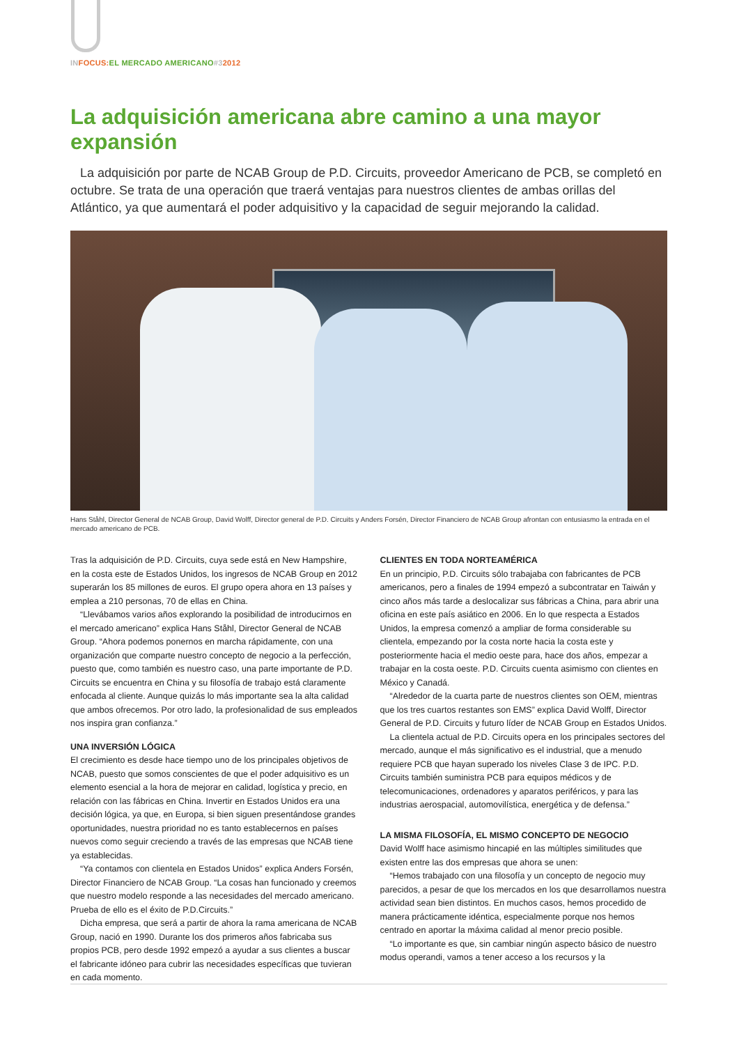IN FOCUS: EL MERCADO AMERICANO#32012
La adquisición americana abre camino a una mayor expansión
La adquisición por parte de NCAB Group de P.D. Circuits, proveedor Americano de PCB, se completó en octubre. Se trata de una operación que traerá ventajas para nuestros clientes de ambas orillas del Atlántico, ya que aumentará el poder adquisitivo y la capacidad de seguir mejorando la calidad.
Hans Ståhl, Director General de NCAB Group, David Wolff, Director general de P.D. Circuits y Anders Forsén, Director Financiero de NCAB Group afrontan con entusiasmo la entrada en el mercado americano de PCB.
Tras la adquisición de P.D. Circuits, cuya sede está en New Hampshire, en la costa este de Estados Unidos, los ingresos de NCAB Group en 2012 superarán los 85 millones de euros. El grupo opera ahora en 13 países y emplea a 210 personas, 70 de ellas en China.
“Llevábamos varios años explorando la posibilidad de introducirnos en el mercado americano” explica Hans Ståhl, Director General de NCAB Group. “Ahora podemos ponernos en marcha rápidamente, con una organización que comparte nuestro concepto de negocio a la perfección, puesto que, como también es nuestro caso, una parte importante de P.D. Circuits se encuentra en China y su filosofía de trabajo está claramente enfocada al cliente. Aunque quizás lo más importante sea la alta calidad que ambos ofrecemos. Por otro lado, la profesionalidad de sus empleados nos inspira gran confianza.”
UNA INVERSIÓN LÓGICA
El crecimiento es desde hace tiempo uno de los principales objetivos de NCAB, puesto que somos conscientes de que el poder adquisitivo es un elemento esencial a la hora de mejorar en calidad, logística y precio, en relación con las fábricas en China. Invertir en Estados Unidos era una decisión lógica, ya que, en Europa, si bien siguen presentándose grandes oportunidades, nuestra prioridad no es tanto establecernos en países nuevos como seguir creciendo a través de las empresas que NCAB tiene ya establecidas.
“Ya contamos con clientela en Estados Unidos” explica Anders Forsén, Director Financiero de NCAB Group. “La cosas han funcionado y creemos que nuestro modelo responde a las necesidades del mercado americano. Prueba de ello es el éxito de P.D.Circuits.”
Dicha empresa, que será a partir de ahora la rama americana de NCAB Group, nació en 1990. Durante los dos primeros años fabricaba sus propios PCB, pero desde 1992 empezó a ayudar a sus clientes a buscar el fabricante idóneo para cubrir las necesidades específicas que tuvieran en cada momento.
CLIENTES EN TODA NORTEAMÉRICA
En un principio, P.D. Circuits sólo trabajaba con fabricantes de PCB americanos, pero a finales de 1994 empezó a subcontratar en Taiwán y cinco años más tarde a deslocalizar sus fábricas a China, para abrir una oficina en este país asiático en 2006. En lo que respecta a Estados Unidos, la empresa comenzó a ampliar de forma considerable su clientela, empezando por la costa norte hacia la costa este y posteriormente hacia el medio oeste para, hace dos años, empezar a trabajar en la costa oeste. P.D. Circuits cuenta asimismo con clientes en México y Canadá.
“Alrededor de la cuarta parte de nuestros clientes son OEM, mientras que los tres cuartos restantes son EMS” explica David Wolff, Director General de P.D. Circuits y futuro líder de NCAB Group en Estados Unidos.
La clientela actual de P.D. Circuits opera en los principales sectores del mercado, aunque el más significativo es el industrial, que a menudo requiere PCB que hayan superado los niveles Clase 3 de IPC. P.D. Circuits también suministra PCB para equipos médicos y de telecomunicaciones, ordenadores y aparatos periféricos, y para las industrias aerospacial, automovilística, energética y de defensa.”
LA MISMA FILOSOFÍA, EL MISMO CONCEPTO DE NEGOCIO
David Wolff hace asimismo hincapié en las múltiples similitudes que existen entre las dos empresas que ahora se unen:
“Hemos trabajado con una filosofía y un concepto de negocio muy parecidos, a pesar de que los mercados en los que desarrollamos nuestra actividad sean bien distintos. En muchos casos, hemos procedido de manera prácticamente idéntica, especialmente porque nos hemos centrado en aportar la máxima calidad al menor precio posible.
“Lo importante es que, sin cambiar ningún aspecto básico de nuestro modus operandi, vamos a tener acceso a los recursos y la